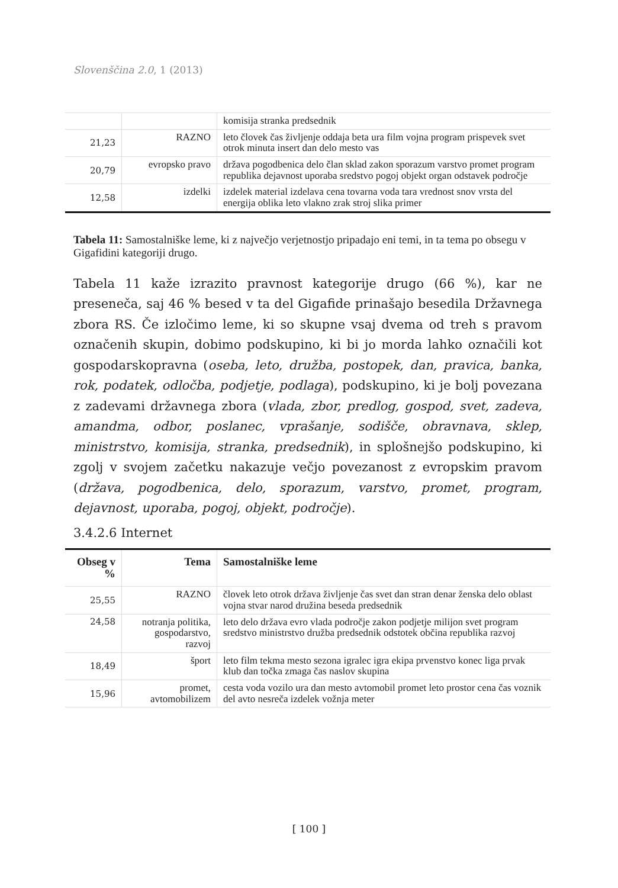Slovenščina 2.0, 1 (2013)
| | | komisija stranka predsednik |
| 21,23 | RAZNO | leto človek čas življenje oddaja beta ura film vojna program prispevek svet otrok minuta insert dan delo mesto vas |
| 20,79 | evropsko pravo | država pogodbenica delo član sklad zakon sporazum varstvo promet program republika dejavnost uporaba sredstvo pogoj objekt organ odstavek področje |
| 12,58 | izdelki | izdelek material izdelava cena tovarna voda tara vrednost snov vrsta del energija oblika leto vlakno zrak stroj slika primer |
Tabela 11: Samostalniške leme, ki z največjo verjetnostjo pripadajo eni temi, in ta tema po obsegu v Gigafidini kategoriji drugo.
Tabela 11 kaže izrazito pravnost kategorije drugo (66 %), kar ne preseneča, saj 46 % besed v ta del Gigafide prinašajo besedila Državnega zbora RS. Če izločimo leme, ki so skupne vsaj dvema od treh s pravom označenih skupin, dobimo podskupino, ki bi jo morda lahko označili kot gospodarskopravna (oseba, leto, družba, postopek, dan, pravica, banka, rok, podatek, odločba, podjetje, podlaga), podskupino, ki je bolj povezana z zadevami državnega zbora (vlada, zbor, predlog, gospod, svet, zadeva, amandma, odbor, poslanec, vprašanje, sodišče, obravnava, sklep, ministrstvo, komisija, stranka, predsednik), in splošnejšo podskupino, ki zgolj v svojem začetku nakazuje večjo povezanost z evropskim pravom (država, pogodbenica, delo, sporazum, varstvo, promet, program, dejavnost, uporaba, pogoj, objekt, področje).
3.4.2.6 Internet
| Obseg v % | Tema | Samostalniške leme |
| --- | --- | --- |
| 25,55 | RAZNO | človek leto otrok država življenje čas svet dan stran denar ženska delo oblast vojna stvar narod družina beseda predsednik |
| 24,58 | notranja politika, gospodarstvo, razvoj | leto delo država evro vlada področje zakon podjetje milijon svet program sredstvo ministrstvo družba predsednik odstotek občina republika razvoj |
| 18,49 | šport | leto film tekma mesto sezona igralec igra ekipa prvenstvo konec liga prvak klub dan točka zmaga čas naslov skupina |
| 15,96 | promet, avtomobilizem | cesta voda vozilo ura dan mesto avtomobil promet leto prostor cena čas voznik del avto nesreča izdelek vožnja meter |
[ 100 ]